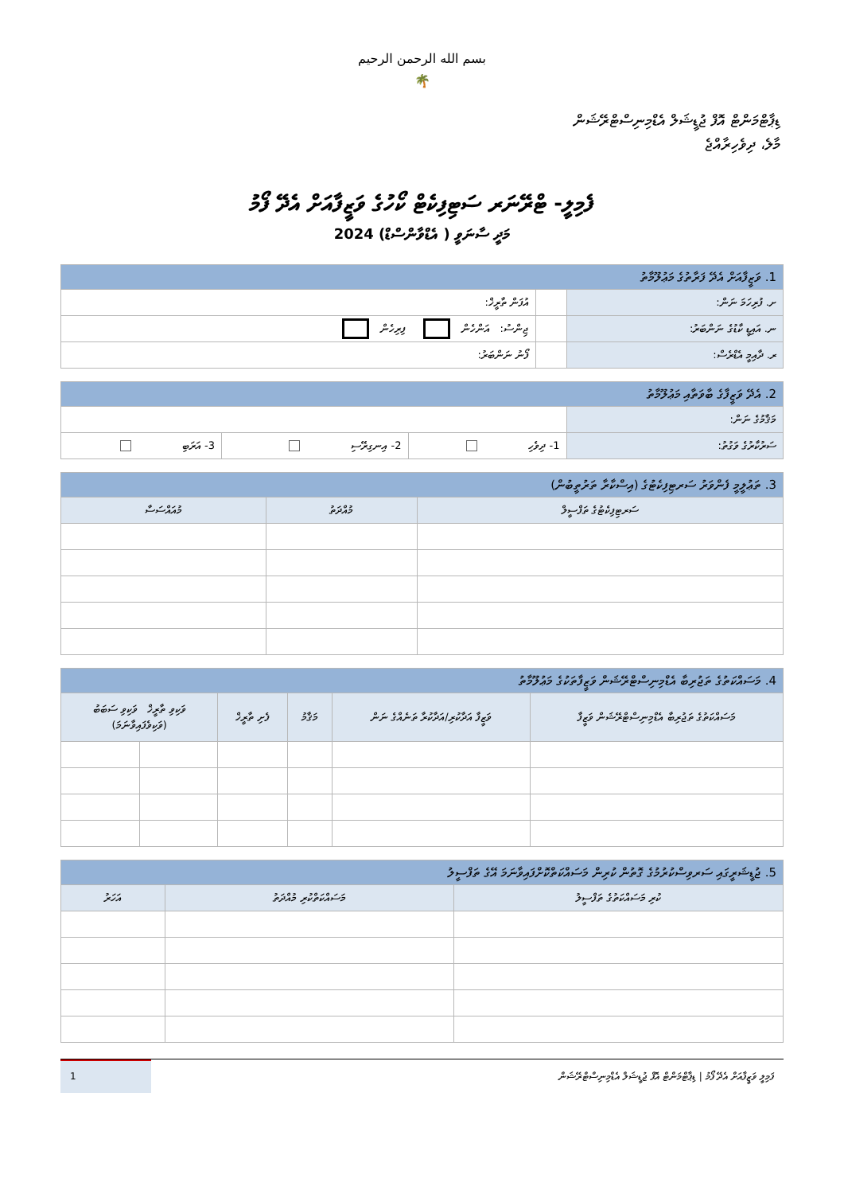بسم الله الرحمن الرحيم
🌴
ޑިޕާޓްމަންޓް އޮފް ޖުޑީޝަލް އެޑްމިނިސްޓްރޭޝަން
މާލެ، ދިވެހިރާއްޖެ
ފެމިލީ- ޓްރޭނަރ ސަޓިފިކެޓް ކޯހުގެ ވަޒީފާއަށް އެދޭ ފޯމު
މަދީ ސާނަވީ ( އެޑްވާންސްޑް) 2024
| 1. ވަޒީފާއަށް އެދޭ ފަރާތުގެ މަޢުލޫމާތު | | |
| ށ. ފުރިހަމަ ނަން: | | އުފަން ތާރީޚް: |
| ނ. އައިޑީ ކާޑުގެ ނަންބަރު: | | ޖިންސު: އަންހެން ފިރިހެން |
| ރ. ދާއިމީ އެޑްރެސް: | | ފޯނު ނަންބަރު: |
| 2. އެދޭ ވަޒީފާގެ ބާވަތާއި މަޢުލޫމާތު | | | |
| މަޤާމުގެ ނަން: | | | |
| ސަރުކާރުގެ ވަގުތު: | 1- ދިވެހި | 2- އިނގިރޭސި | 3- އަރަބި |
| 3. ތަޢުލީމީ ފެންވަރު ސަރޓިފިކެޓުގެ (އިސްކާރާ ތަރުތީބުން) | | |
| ސަރޓިފިކެޓުގެ ތަފްސީލް | މުއްދަތު | މުއައްސަސާ |
| 4. މަސައްކަތުގެ ތަޖުރިބާ އެޑްމިނިސްޓްރޭޝަން ވަޒީފާތަކުގެ މަޢުލޫމާތު | | | | | |
| މަސައްކަތުގެ ތަޖުރިބާ އެޑްމިނިސްޓްރޭޝަން ވަޒީފާ | ވަޒީފާ އަދާކުރި/އަދާކުރާ ތަނެއްގެ ނަން | މަޤާމު | ފެށި ތާރީޚް | ވަކިވި ތާރީޚް ވަކިވި ސަބަބު (ވަކިވެފައިވާނަމަ) | |
| 5. ޖުޑީޝަރީގައި ސަރވިސްކުރުމުގެ ގޮތުން ކުރިން މަސައްކަތްކޮށްފައިވާނަމަ އޭގެ ތަފްސީލު | | |
| ކުރި މަސައްކަތުގެ ތަފްސީލު | މަސައްކަތްކުރި މުއްދަތު | އަހަރު |
ފަމިލީ ވަޒީފާއަށް އެދޭ ފޯމު | ޑިޕާޓްމަންޓް އޮފް ޖުޑީޝަލް އެޑްމިނިސްޓްރޭޝަން
1